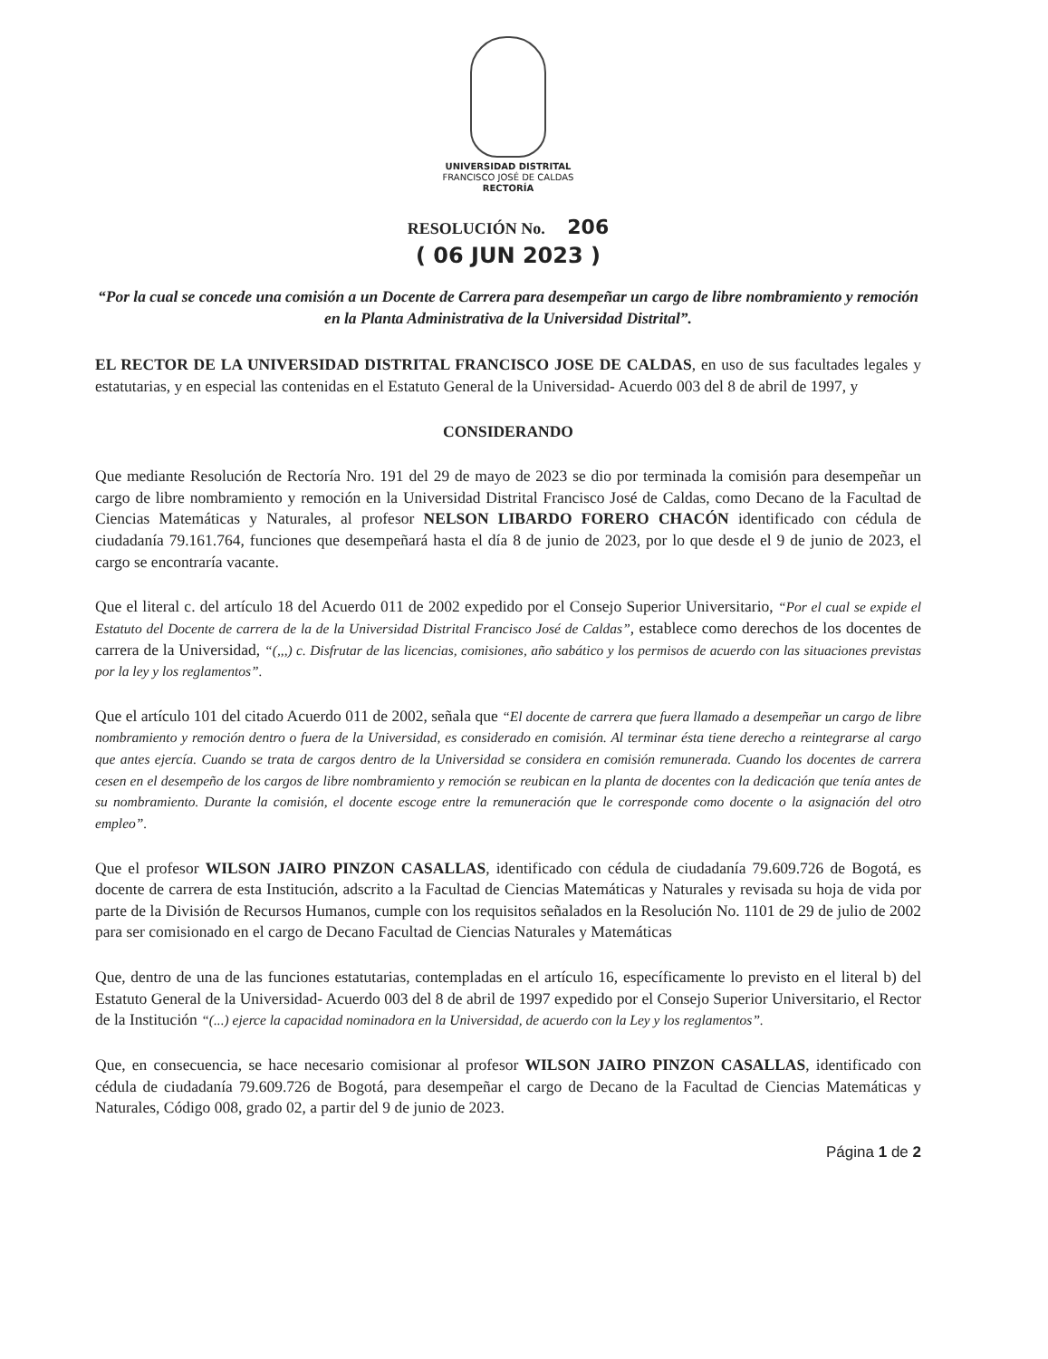UNIVERSIDAD DISTRITAL
FRANCISCO JOSÉ DE CALDAS
RECTORÍA
RESOLUCIÓN No. 206
( 06 JUN 2023 )
“Por la cual se concede una comisión a un Docente de Carrera para desempeñar un cargo de libre nombramiento y remoción en la Planta Administrativa de la Universidad Distrital”.
EL RECTOR DE LA UNIVERSIDAD DISTRITAL FRANCISCO JOSE DE CALDAS, en uso de sus facultades legales y estatutarias, y en especial las contenidas en el Estatuto General de la Universidad- Acuerdo 003 del 8 de abril de 1997, y
CONSIDERANDO
Que mediante Resolución de Rectoría Nro. 191 del 29 de mayo de 2023 se dio por terminada la comisión para desempeñar un cargo de libre nombramiento y remoción en la Universidad Distrital Francisco José de Caldas, como Decano de la Facultad de Ciencias Matemáticas y Naturales, al profesor NELSON LIBARDO FORERO CHACÓN identificado con cédula de ciudadanía 79.161.764, funciones que desempeñará hasta el día 8 de junio de 2023, por lo que desde el 9 de junio de 2023, el cargo se encontraría vacante.
Que el literal c. del artículo 18 del Acuerdo 011 de 2002 expedido por el Consejo Superior Universitario, “Por el cual se expide el Estatuto del Docente de carrera de la de la Universidad Distrital Francisco José de Caldas”, establece como derechos de los docentes de carrera de la Universidad, “(,,,) c. Disfrutar de las licencias, comisiones, año sabático y los permisos de acuerdo con las situaciones previstas por la ley y los reglamentos”.
Que el artículo 101 del citado Acuerdo 011 de 2002, señala que “El docente de carrera que fuera llamado a desempeñar un cargo de libre nombramiento y remoción dentro o fuera de la Universidad, es considerado en comisión. Al terminar ésta tiene derecho a reintegrarse al cargo que antes ejercía. Cuando se trata de cargos dentro de la Universidad se considera en comisión remunerada. Cuando los docentes de carrera cesen en el desempeño de los cargos de libre nombramiento y remoción se reubican en la planta de docentes con la dedicación que tenía antes de su nombramiento. Durante la comisión, el docente escoge entre la remuneración que le corresponde como docente o la asignación del otro empleo”.
Que el profesor WILSON JAIRO PINZON CASALLAS, identificado con cédula de ciudadanía 79.609.726 de Bogotá, es docente de carrera de esta Institución, adscrito a la Facultad de Ciencias Matemáticas y Naturales y revisada su hoja de vida por parte de la División de Recursos Humanos, cumple con los requisitos señalados en la Resolución No. 1101 de 29 de julio de 2002 para ser comisionado en el cargo de Decano Facultad de Ciencias Naturales y Matemáticas
Que, dentro de una de las funciones estatutarias, contempladas en el artículo 16, específicamente lo previsto en el literal b) del Estatuto General de la Universidad- Acuerdo 003 del 8 de abril de 1997 expedido por el Consejo Superior Universitario, el Rector de la Institución “(...) ejerce la capacidad nominadora en la Universidad, de acuerdo con la Ley y los reglamentos”.
Que, en consecuencia, se hace necesario comisionar al profesor WILSON JAIRO PINZON CASALLAS, identificado con cédula de ciudadanía 79.609.726 de Bogotá, para desempeñar el cargo de Decano de la Facultad de Ciencias Matemáticas y Naturales, Código 008, grado 02, a partir del 9 de junio de 2023.
Página 1 de 2